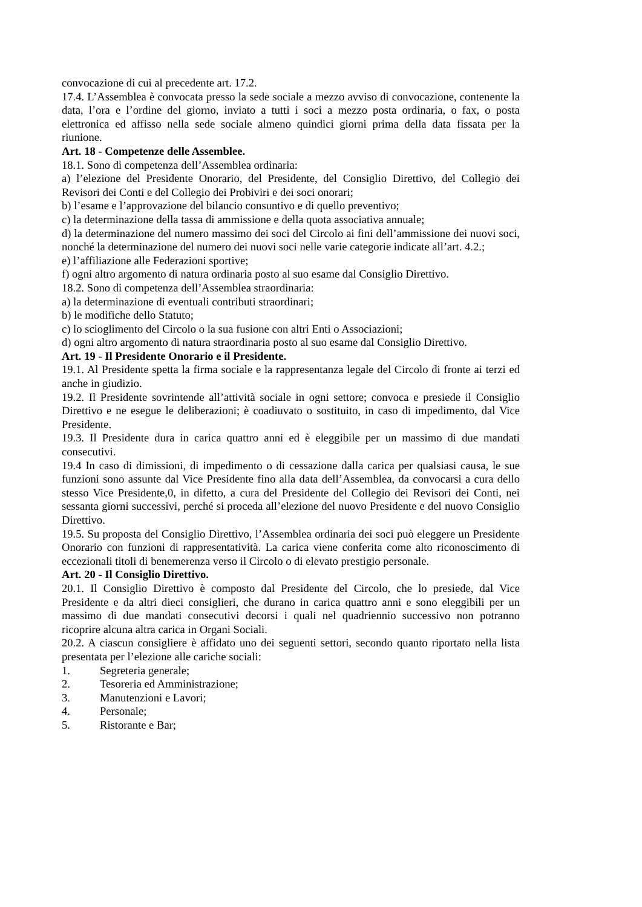convocazione di cui al precedente art. 17.2.
17.4. L’Assemblea è convocata presso la sede sociale a mezzo avviso di convocazione, contenente la data, l’ora e l’ordine del giorno, inviato a tutti i soci a mezzo posta ordinaria, o fax, o posta elettronica ed affisso nella sede sociale almeno quindici giorni prima della data fissata per la riunione.
Art. 18 - Competenze delle Assemblee.
18.1. Sono di competenza dell’Assemblea ordinaria:
a) l’elezione del Presidente Onorario, del Presidente, del Consiglio Direttivo, del Collegio dei Revisori dei Conti e del Collegio dei Probiviri e dei soci onorari;
b) l’esame e l’approvazione del bilancio consuntivo e di quello preventivo;
c) la determinazione della tassa di ammissione e della quota associativa annuale;
d) la determinazione del numero massimo dei soci del Circolo ai fini dell’ammissione dei nuovi soci, nonché la determinazione del numero dei nuovi soci nelle varie categorie indicate all’art. 4.2.;
e) l’affiliazione alle Federazioni sportive;
f) ogni altro argomento di natura ordinaria posto al suo esame dal Consiglio Direttivo.
18.2. Sono di competenza dell’Assemblea straordinaria:
a) la determinazione di eventuali contributi straordinari;
b) le modifiche dello Statuto;
c) lo scioglimento del Circolo o la sua fusione con altri Enti o Associazioni;
d) ogni altro argomento di natura straordinaria posto al suo esame dal Consiglio Direttivo.
Art. 19 - Il Presidente Onorario e il Presidente.
19.1. Al Presidente spetta la firma sociale e la rappresentanza legale del Circolo di fronte ai terzi ed anche in giudizio.
19.2. Il Presidente sovrintende all’attività sociale in ogni settore; convoca e presiede il Consiglio Direttivo e ne esegue le deliberazioni; è coadiuvato o sostituito, in caso di impedimento, dal Vice Presidente.
19.3. Il Presidente dura in carica quattro anni ed è eleggibile per un massimo di due mandati consecutivi.
19.4 In caso di dimissioni, di impedimento o di cessazione dalla carica per qualsiasi causa, le sue funzioni sono assunte dal Vice Presidente fino alla data dell’Assemblea, da convocarsi a cura dello stesso Vice Presidente,0, in difetto, a cura del Presidente del Collegio dei Revisori dei Conti, nei sessanta giorni successivi, perché si proceda all’elezione del nuovo Presidente e del nuovo Consiglio Direttivo.
19.5. Su proposta del Consiglio Direttivo, l’Assemblea ordinaria dei soci può eleggere un Presidente Onorario con funzioni di rappresentatività. La carica viene conferita come alto riconoscimento di eccezionali titoli di benemerenza verso il Circolo o di elevato prestigio personale.
Art. 20 - Il Consiglio Direttivo.
20.1. Il Consiglio Direttivo è composto dal Presidente del Circolo, che lo presiede, dal Vice Presidente e da altri dieci consiglieri, che durano in carica quattro anni e sono eleggibili per un massimo di due mandati consecutivi decorsi i quali nel quadriennio successivo non potranno ricoprire alcuna altra carica in Organi Sociali.
20.2. A ciascun consigliere è affidato uno dei seguenti settori, secondo quanto riportato nella lista presentata per l’elezione alle cariche sociali:
1. Segreteria generale;
2. Tesoreria ed Amministrazione;
3. Manutenzioni e Lavori;
4. Personale;
5. Ristorante e Bar;